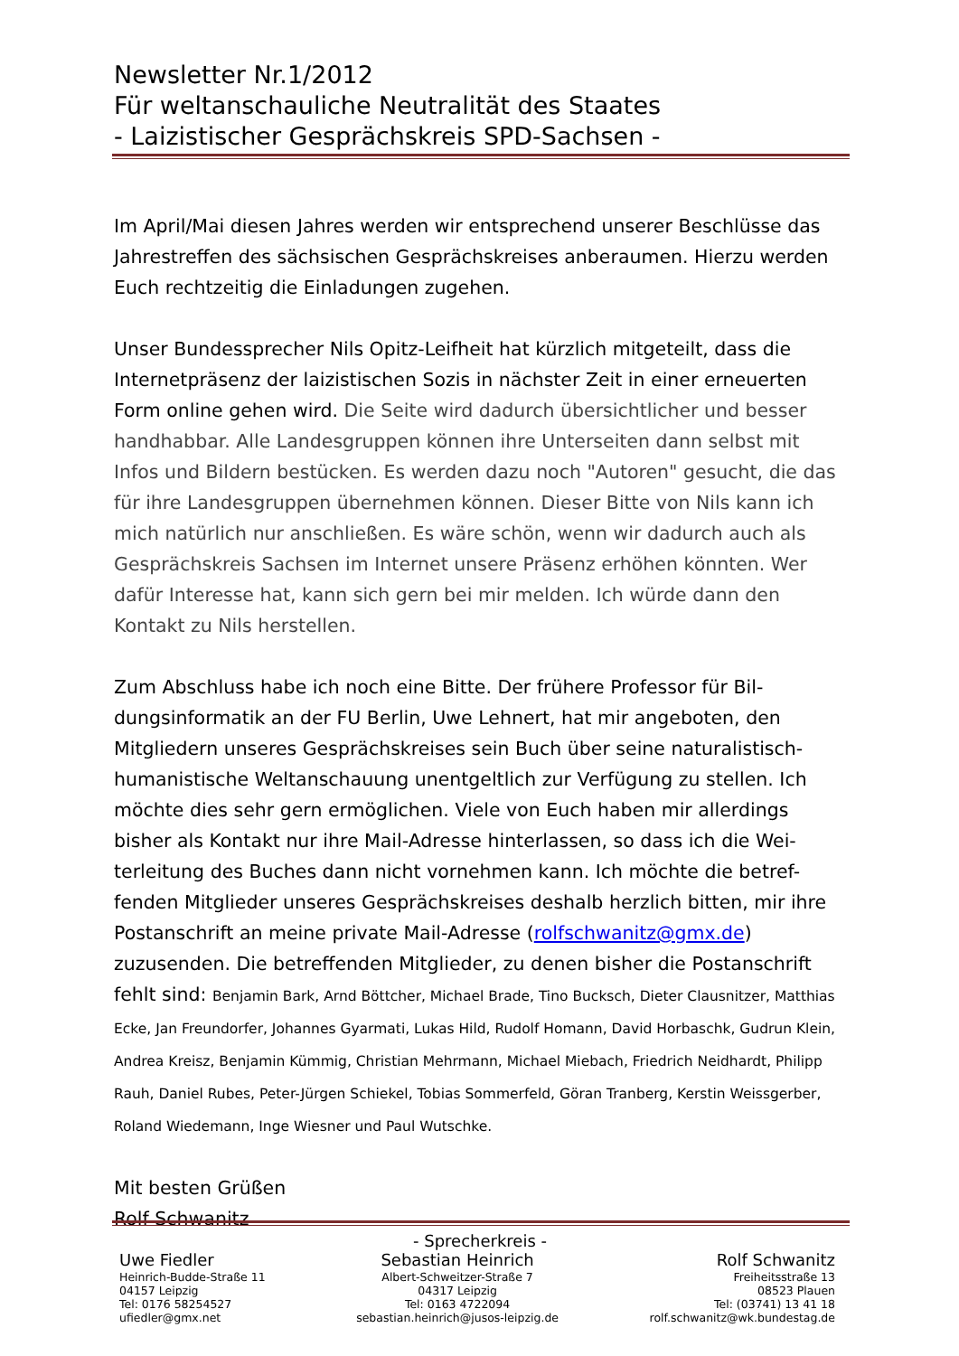Newsletter Nr.1/2012
Für weltanschauliche Neutralität des Staates
- Laizistischer Gesprächskreis SPD-Sachsen -
Im April/Mai diesen Jahres werden wir entsprechend unserer Beschlüsse das Jahrestreffen des sächsischen Gesprächskreises anberaumen. Hierzu werden Euch rechtzeitig die Einladungen zugehen.
Unser Bundessprecher Nils Opitz-Leifheit hat kürzlich mitgeteilt, dass die Internetpräsenz der laizistischen Sozis in nächster Zeit in einer erneuerten Form online gehen wird. Die Seite wird dadurch übersichtlicher und besser handhabbar. Alle Landesgruppen können ihre Unterseiten dann selbst mit Infos und Bildern bestücken. Es werden dazu noch "Autoren" gesucht, die das für ihre Landesgruppen übernehmen können. Dieser Bitte von Nils kann ich mich natürlich nur anschließen. Es wäre schön, wenn wir dadurch auch als Gesprächskreis Sachsen im Internet unsere Präsenz erhöhen könnten. Wer dafür Interesse hat, kann sich gern bei mir melden. Ich würde dann den Kontakt zu Nils herstellen.
Zum Abschluss habe ich noch eine Bitte. Der frühere Professor für Bil-dungsinformatik an der FU Berlin, Uwe Lehnert, hat mir angeboten, den Mitgliedern unseres Gesprächskreises sein Buch über seine naturalistisch-humanistische Weltanschauung unentgeltlich zur Verfügung zu stellen. Ich möchte dies sehr gern ermöglichen. Viele von Euch haben mir allerdings bisher als Kontakt nur ihre Mail-Adresse hinterlassen, so dass ich die Wei-terleitung des Buches dann nicht vornehmen kann. Ich möchte die betref-fenden Mitglieder unseres Gesprächskreises deshalb herzlich bitten, mir ihre Postanschrift an meine private Mail-Adresse (rolfschwanitz@gmx.de) zuzusenden. Die betreffenden Mitglieder, zu denen bisher die Postanschrift fehlt sind: Benjamin Bark, Arnd Böttcher, Michael Brade, Tino Bucksch, Dieter Clausnitzer, Matthias Ecke, Jan Freundorfer, Johannes Gyarmati, Lukas Hild, Rudolf Homann, David Horbaschk, Gudrun Klein, Andrea Kreisz, Benjamin Kümmig, Christian Mehrmann, Michael Miebach, Friedrich Neidhardt, Philipp Rauh, Daniel Rubes, Peter-Jürgen Schiekel, Tobias Sommerfeld, Göran Tranberg, Kerstin Weissgerber, Roland Wiedemann, Inge Wiesner und Paul Wutschke.
Mit besten Grüßen
Rolf Schwanitz
- Sprecherkreis -
Uwe Fiedler
Heinrich-Budde-Straße 11
04157 Leipzig
Tel: 0176 58254527
ufiedler@gmx.net
Sebastian Heinrich
Albert-Schweitzer-Straße 7
04317 Leipzig
Tel: 0163 4722094
sebastian.heinrich@jusos-leipzig.de
Rolf Schwanitz
Freiheitsstraße 13
08523 Plauen
Tel: (03741) 13 41 18
rolf.schwanitz@wk.bundestag.de